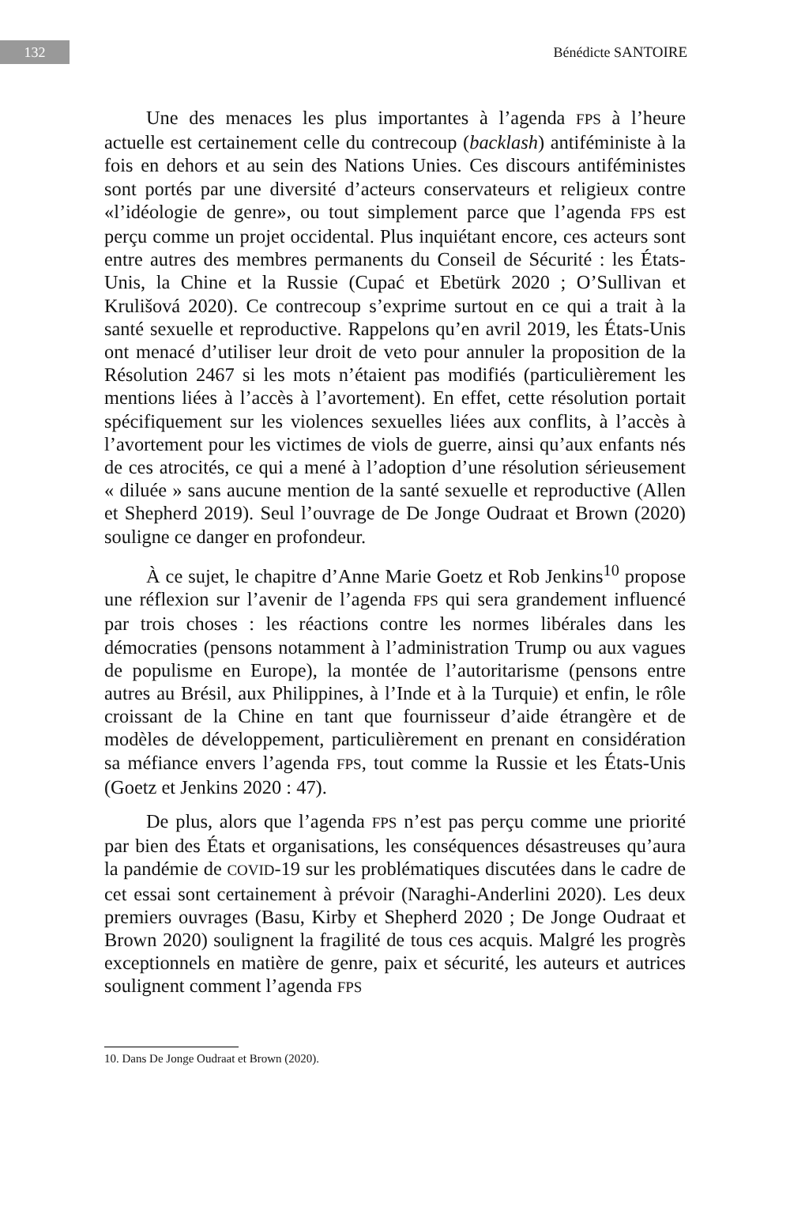132
Bénédicte SANTOIRE
Une des menaces les plus importantes à l’agenda FPS à l’heure actuelle est certainement celle du contrecoup (backlash) antiféministe à la fois en dehors et au sein des Nations Unies. Ces discours antiféministes sont portés par une diversité d’acteurs conservateurs et religieux contre «l’idéologie de genre», ou tout simplement parce que l’agenda FPS est perçu comme un projet occidental. Plus inquiétant encore, ces acteurs sont entre autres des membres permanents du Conseil de Sécurité : les États-Unis, la Chine et la Russie (Cupać et Ebetürk 2020 ; O’Sullivan et Krulišová 2020). Ce contrecoup s’exprime surtout en ce qui a trait à la santé sexuelle et reproductive. Rappelons qu’en avril 2019, les États-Unis ont menacé d’utiliser leur droit de veto pour annuler la proposition de la Résolution 2467 si les mots n’étaient pas modifiés (particulièrement les mentions liées à l’accès à l’avortement). En effet, cette résolution portait spécifiquement sur les violences sexuelles liées aux conflits, à l’accès à l’avortement pour les victimes de viols de guerre, ainsi qu’aux enfants nés de ces atrocités, ce qui a mené à l’adoption d’une résolution sérieusement « diluée » sans aucune mention de la santé sexuelle et reproductive (Allen et Shepherd 2019). Seul l’ouvrage de De Jonge Oudraat et Brown (2020) souligne ce danger en profondeur.
À ce sujet, le chapitre d’Anne Marie Goetz et Rob Jenkins<sup>10</sup> propose une réflexion sur l’avenir de l’agenda FPS qui sera grandement influencé par trois choses : les réactions contre les normes libérales dans les démocraties (pensons notamment à l’administration Trump ou aux vagues de populisme en Europe), la montée de l’autoritarisme (pensons entre autres au Brésil, aux Philippines, à l’Inde et à la Turquie) et enfin, le rôle croissant de la Chine en tant que fournisseur d’aide étrangère et de modèles de développement, particulièrement en prenant en considération sa méfiance envers l’agenda FPS, tout comme la Russie et les États-Unis (Goetz et Jenkins 2020 : 47).
De plus, alors que l’agenda FPS n’est pas perçu comme une priorité par bien des États et organisations, les conséquences désastreuses qu’aura la pandémie de COVID-19 sur les problématiques discutées dans le cadre de cet essai sont certainement à prévoir (Naraghi-Anderlini 2020). Les deux premiers ouvrages (Basu, Kirby et Shepherd 2020 ; De Jonge Oudraat et Brown 2020) soulignent la fragilité de tous ces acquis. Malgré les progrès exceptionnels en matière de genre, paix et sécurité, les auteurs et autrices soulignent comment l’agenda FPS
10. Dans De Jonge Oudraat et Brown (2020).